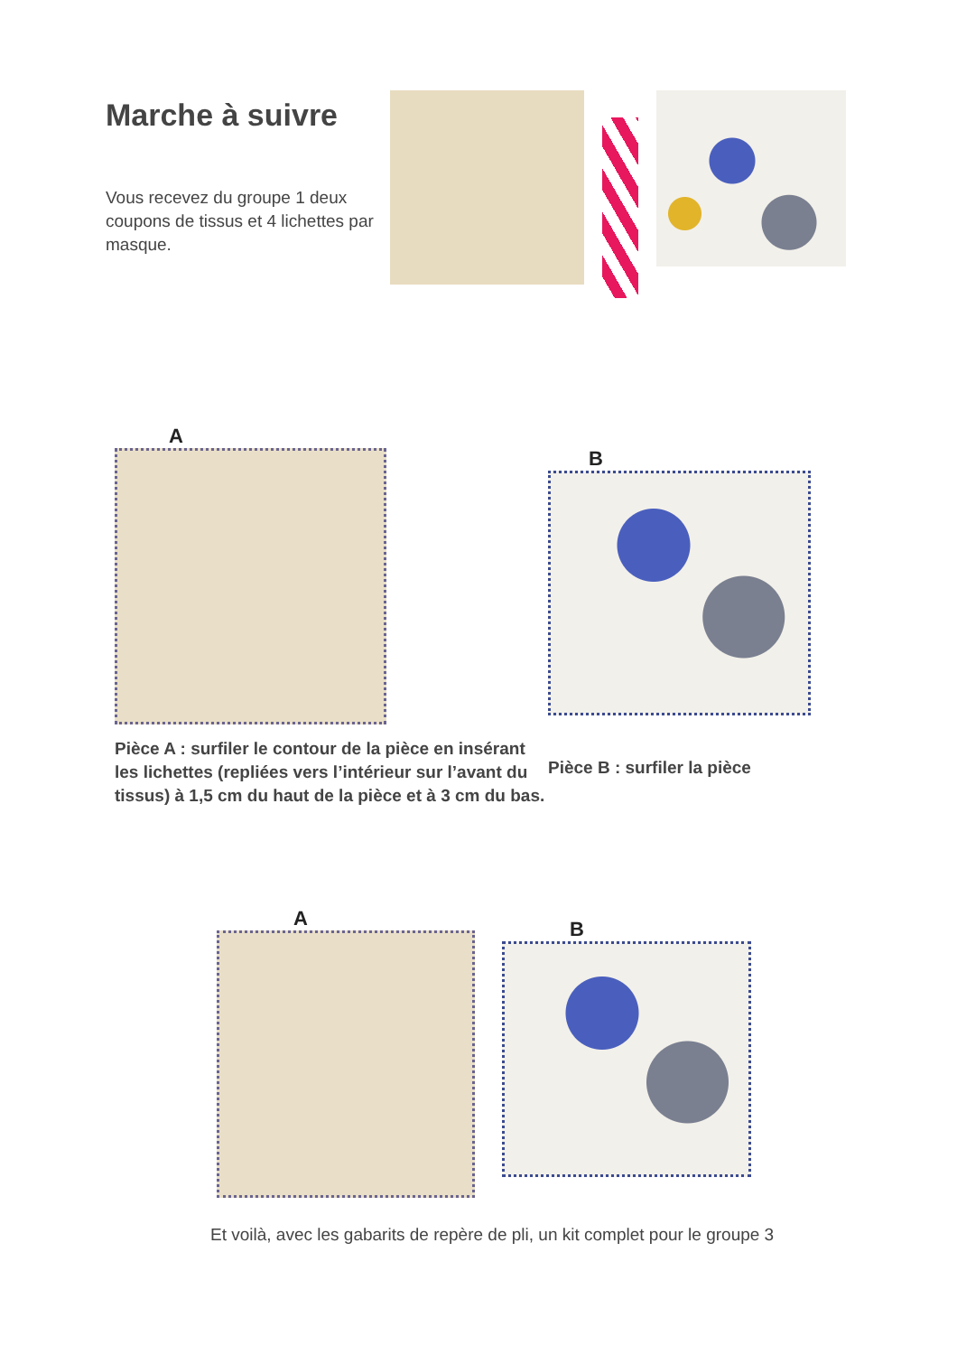Marche à suivre
Vous recevez du groupe 1 deux coupons de tissus et 4 lichettes par masque.
A
Pièce A : surfiler le contour de la pièce en insérant les lichettes (repliées vers l’intérieur sur l’avant du tissus) à 1,5 cm du haut de la pièce et à 3 cm du bas.
B
Pièce B : surfiler la pièce
A
B
Et voilà, avec les gabarits de repère de pli, un kit complet pour le groupe 3